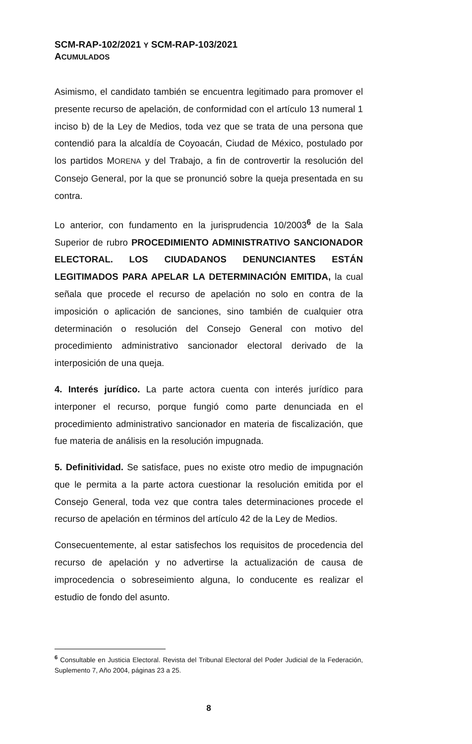SCM-RAP-102/2021 Y SCM-RAP-103/2021
ACUMULADOS
Asimismo, el candidato también se encuentra legitimado para promover el presente recurso de apelación, de conformidad con el artículo 13 numeral 1 inciso b) de la Ley de Medios, toda vez que se trata de una persona que contendió para la alcaldía de Coyoacán, Ciudad de México, postulado por los partidos MORENA y del Trabajo, a fin de controvertir la resolución del Consejo General, por la que se pronunció sobre la queja presentada en su contra.
Lo anterior, con fundamento en la jurisprudencia 10/2003<sup>6</sup> de la Sala Superior de rubro PROCEDIMIENTO ADMINISTRATIVO SANCIONADOR ELECTORAL. LOS CIUDADANOS DENUNCIANTES ESTÁN LEGITIMADOS PARA APELAR LA DETERMINACIÓN EMITIDA, la cual señala que procede el recurso de apelación no solo en contra de la imposición o aplicación de sanciones, sino también de cualquier otra determinación o resolución del Consejo General con motivo del procedimiento administrativo sancionador electoral derivado de la interposición de una queja.
4. Interés jurídico. La parte actora cuenta con interés jurídico para interponer el recurso, porque fungió como parte denunciada en el procedimiento administrativo sancionador en materia de fiscalización, que fue materia de análisis en la resolución impugnada.
5. Definitividad. Se satisface, pues no existe otro medio de impugnación que le permita a la parte actora cuestionar la resolución emitida por el Consejo General, toda vez que contra tales determinaciones procede el recurso de apelación en términos del artículo 42 de la Ley de Medios.
Consecuentemente, al estar satisfechos los requisitos de procedencia del recurso de apelación y no advertirse la actualización de causa de improcedencia o sobreseimiento alguna, lo conducente es realizar el estudio de fondo del asunto.
<sup>6</sup> Consultable en Justicia Electoral. Revista del Tribunal Electoral del Poder Judicial de la Federación, Suplemento 7, Año 2004, páginas 23 a 25.
8